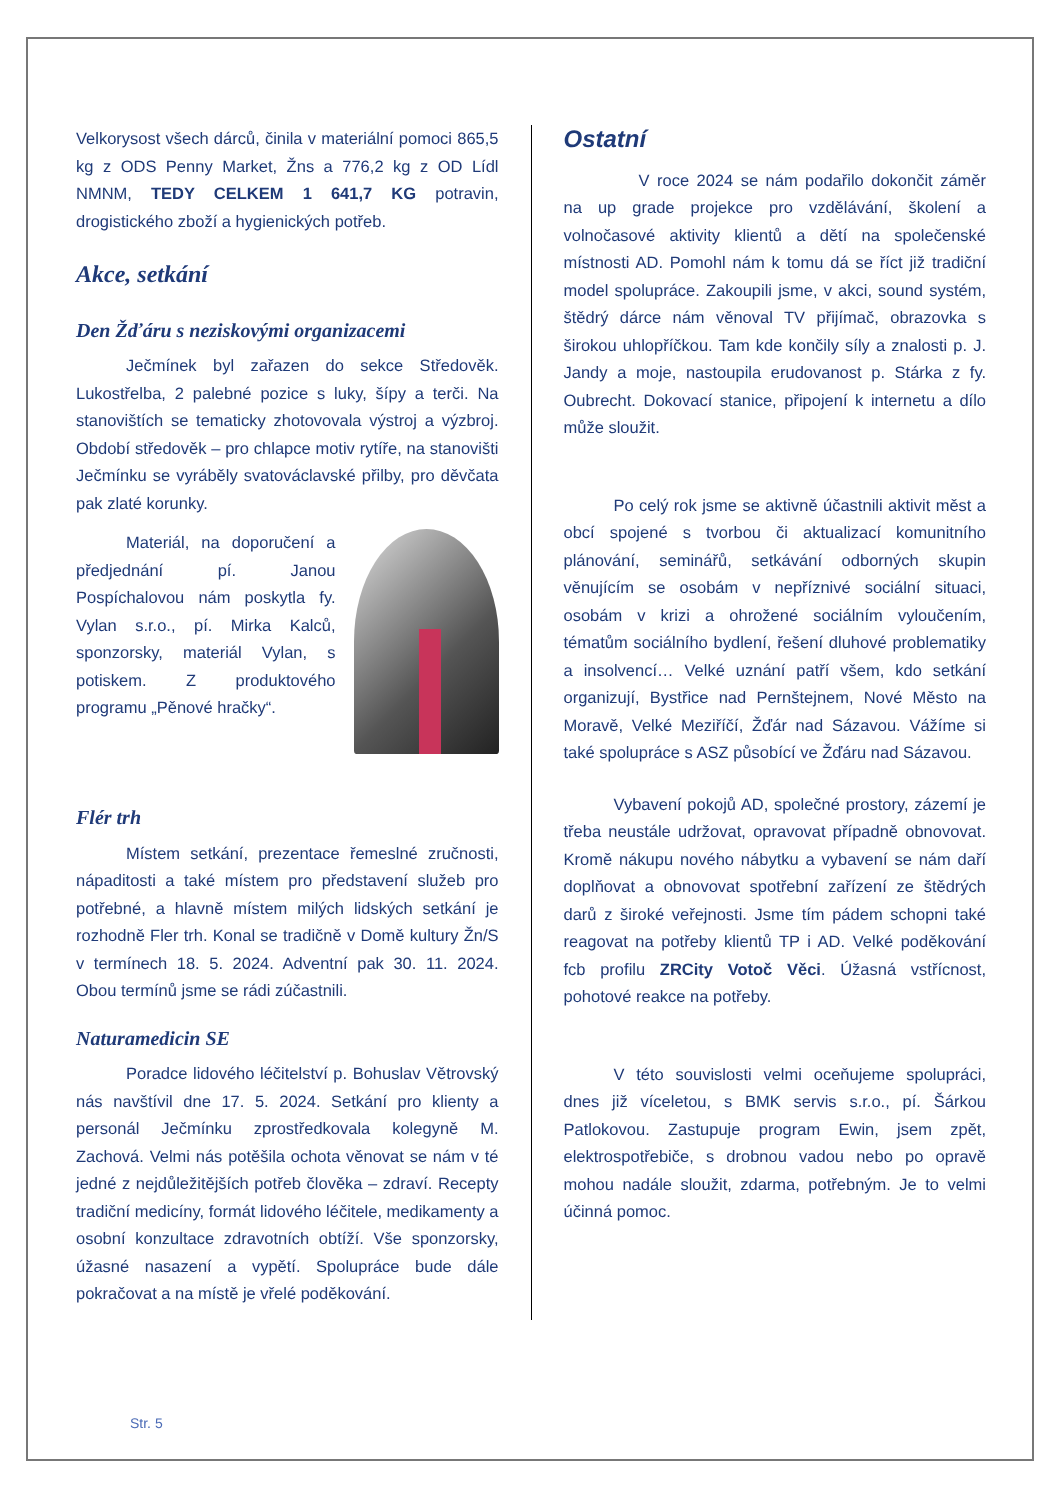Velkorysost všech dárců, činila v materiální pomoci 865,5 kg z ODS Penny Market, Žns a 776,2 kg z OD Lídl NMNM, TEDY CELKEM 1 641,7 KG potravin, drogistického zboží a hygienických potřeb.
Akce, setkání
Den Žďáru s neziskovými organizacemi
Ječmínek byl zařazen do sekce Středověk. Lukostřelba, 2 palebné pozice s luky, šípy a terči. Na stanovištích se tematicky zhotovovala výstroj a výzbroj. Období středověk – pro chlapce motiv rytíře, na stanovišti Ječmínku se vyráběly svatováclavské přilby, pro děvčata pak zlaté korunky.
Materiál, na doporučení a předjednání pí. Janou Pospíchalovou nám poskytla fy. Vylan s.r.o., pí. Mirka Kalců, sponzorsky, materiál Vylan, s potiskem. Z produktového programu „Pěnové hračky“.
Flér trh
Místem setkání, prezentace řemeslné zručnosti, nápaditosti a také místem pro představení služeb pro potřebné, a hlavně místem milých lidských setkání je rozhodně Fler trh. Konal se tradičně v Domě kultury Žn/S v termínech 18. 5. 2024. Adventní pak 30. 11. 2024. Obou termínů jsme se rádi zúčastnili.
Naturamedicin SE
Poradce lidového léčitelství p. Bohuslav Větrovský nás navštívil dne 17. 5. 2024. Setkání pro klienty a personál Ječmínku zprostředkovala kolegyně M. Zachová. Velmi nás potěšila ochota věnovat se nám v té jedné z nejdůležitějších potřeb člověka – zdraví. Recepty tradiční medicíny, formát lidového léčitele, medikamenty a osobní konzultace zdravotních obtíží. Vše sponzorsky, úžasné nasazení a vypětí. Spolupráce bude dále pokračovat a na místě je vřelé poděkování.
Ostatní
V roce 2024 se nám podařilo dokončit záměr na up grade projekce pro vzdělávání, školení a volnočasové aktivity klientů a dětí na společenské místnosti AD. Pomohl nám k tomu dá se říct již tradiční model spolupráce. Zakoupili jsme, v akci, sound systém, štědrý dárce nám věnoval TV přijímač, obrazovka s širokou uhlopříčkou. Tam kde končily síly a znalosti p. J. Jandy a moje, nastoupila erudovanost p. Stárka z fy. Oubrecht. Dokovací stanice, připojení k internetu a dílo může sloužit.
Po celý rok jsme se aktivně účastnili aktivit měst a obcí spojené s tvorbou či aktualizací komunitního plánování, seminářů, setkávání odborných skupin věnujícím se osobám v nepříznivé sociální situaci, osobám v krizi a ohrožené sociálním vyloučením, tématům sociálního bydlení, řešení dluhové problematiky a insolvencí… Velké uznání patří všem, kdo setkání organizují, Bystřice nad Pernštejnem, Nové Město na Moravě, Velké Meziříčí, Žďár nad Sázavou. Vážíme si také spolupráce s ASZ působící ve Žďáru nad Sázavou.
Vybavení pokojů AD, společné prostory, zázemí je třeba neustále udržovat, opravovat případně obnovovat. Kromě nákupu nového nábytku a vybavení se nám daří doplňovat a obnovovat spotřební zařízení ze štědrých darů z široké veřejnosti. Jsme tím pádem schopni také reagovat na potřeby klientů TP i AD. Velké poděkování fcb profilu ZRCity Votoč Věci. Úžasná vstřícnost, pohotové reakce na potřeby.
V této souvislosti velmi oceňujeme spolupráci, dnes již víceletou, s BMK servis s.r.o., pí. Šárkou Patlokovou. Zastupuje program Ewin, jsem zpět, elektrospotřebiče, s drobnou vadou nebo po opravě mohou nadále sloužit, zdarma, potřebným. Je to velmi účinná pomoc.
Str. 5